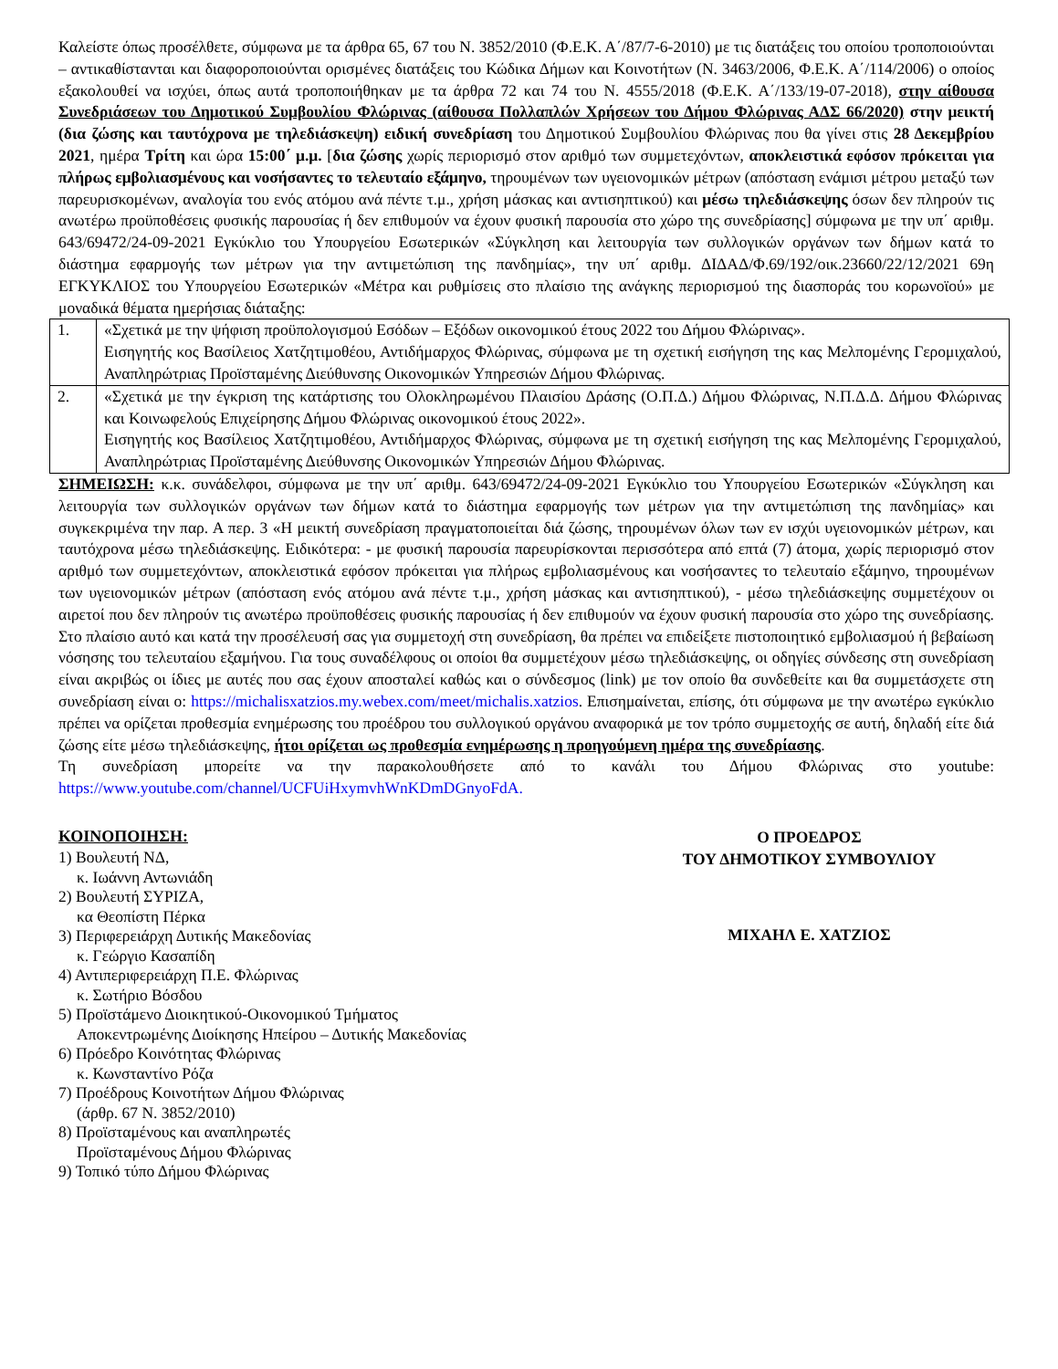Καλείστε όπως προσέλθετε, σύμφωνα με τα άρθρα 65, 67 του Ν. 3852/2010 (Φ.Ε.Κ. Α΄/87/7-6-2010) με τις διατάξεις του οποίου τροποποιούνται – αντικαθίστανται και διαφοροποιούνται ορισμένες διατάξεις του Κώδικα Δήμων και Κοινοτήτων (Ν. 3463/2006, Φ.Ε.Κ. Α΄/114/2006) ο οποίος εξακολουθεί να ισχύει, όπως αυτά τροποποιήθηκαν με τα άρθρα 72 και 74 του Ν. 4555/2018 (Φ.Ε.Κ. Α΄/133/19-07-2018), στην αίθουσα Συνεδριάσεων του Δημοτικού Συμβουλίου Φλώρινας (αίθουσα Πολλαπλών Χρήσεων του Δήμου Φλώρινας ΑΔΣ 66/2020) στην μεικτή (δια ζώσης και ταυτόχρονα με τηλεδιάσκεψη) ειδική συνεδρίαση του Δημοτικού Συμβουλίου Φλώρινας που θα γίνει στις 28 Δεκεμβρίου 2021, ημέρα Τρίτη και ώρα 15:00΄ μ.μ. [δια ζώσης χωρίς περιορισμό στον αριθμό των συμμετεχόντων, αποκλειστικά εφόσον πρόκειται για πλήρως εμβολιασμένους και νοσήσαντες το τελευταίο εξάμηνο, τηρουμένων των υγειονομικών μέτρων (απόσταση ενάμισι μέτρου μεταξύ των παρευρισκομένων, αναλογία του ενός ατόμου ανά πέντε τ.μ., χρήση μάσκας και αντισηπτικού) και μέσω τηλεδιάσκεψης όσων δεν πληρούν τις ανωτέρω προϋποθέσεις φυσικής παρουσίας ή δεν επιθυμούν να έχουν φυσική παρουσία στο χώρο της συνεδρίασης] σύμφωνα με την υπ΄ αριθμ. 643/69472/24-09-2021 Εγκύκλιο του Υπουργείου Εσωτερικών «Σύγκληση και λειτουργία των συλλογικών οργάνων των δήμων κατά το διάστημα εφαρμογής των μέτρων για την αντιμετώπιση της πανδημίας», την υπ΄ αριθμ. ΔΙΔΑΔ/Φ.69/192/οικ.23660/22/12/2021 69η ΕΓΚΥΚΛΙΟΣ του Υπουργείου Εσωτερικών «Μέτρα και ρυθμίσεις στο πλαίσιο της ανάγκης περιορισμού της διασποράς του κορωνοϊού» με μοναδικά θέματα ημερήσιας διάταξης:
| 1. | «Σχετικά με την ψήφιση προϋπολογισμού Εσόδων – Εξόδων οικονομικού έτους 2022 του Δήμου Φλώρινας». Εισηγητής κος Βασίλειος Χατζητιμοθέου, Αντιδήμαρχος Φλώρινας, σύμφωνα με τη σχετική εισήγηση της κας Μελπομένης Γερομιχαλού, Αναπληρώτριας Προϊσταμένης Διεύθυνσης Οικονομικών Υπηρεσιών Δήμου Φλώρινας. |
| 2. | «Σχετικά με την έγκριση της κατάρτισης του Ολοκληρωμένου Πλαισίου Δράσης (Ο.Π.Δ.) Δήμου Φλώρινας, Ν.Π.Δ.Δ. Δήμου Φλώρινας και Κοινωφελούς Επιχείρησης Δήμου Φλώρινας οικονομικού έτους 2022». Εισηγητής κος Βασίλειος Χατζητιμοθέου, Αντιδήμαρχος Φλώρινας, σύμφωνα με τη σχετική εισήγηση της κας Μελπομένης Γερομιχαλού, Αναπληρώτριας Προϊσταμένης Διεύθυνσης Οικονομικών Υπηρεσιών Δήμου Φλώρινας. |
ΣΗΜΕΙΩΣΗ: κ.κ. συνάδελφοι, σύμφωνα με την υπ΄ αριθμ. 643/69472/24-09-2021 Εγκύκλιο του Υπουργείου Εσωτερικών «Σύγκληση και λειτουργία των συλλογικών οργάνων των δήμων κατά το διάστημα εφαρμογής των μέτρων για την αντιμετώπιση της πανδημίας» και συγκεκριμένα την παρ. Α περ. 3 «Η μεικτή συνεδρίαση πραγματοποιείται διά ζώσης, τηρουμένων όλων των εν ισχύι υγειονομικών μέτρων, και ταυτόχρονα μέσω τηλεδιάσκεψης. Ειδικότερα: - με φυσική παρουσία παρευρίσκονται περισσότερα από επτά (7) άτομα, χωρίς περιορισμό στον αριθμό των συμμετεχόντων, αποκλειστικά εφόσον πρόκειται για πλήρως εμβολιασμένους και νοσήσαντες το τελευταίο εξάμηνο, τηρουμένων των υγειονομικών μέτρων (απόσταση ενός ατόμου ανά πέντε τ.μ., χρήση μάσκας και αντισηπτικού), - μέσω τηλεδιάσκεψης συμμετέχουν οι αιρετοί που δεν πληρούν τις ανωτέρω προϋποθέσεις φυσικής παρουσίας ή δεν επιθυμούν να έχουν φυσική παρουσία στο χώρο της συνεδρίασης. Στο πλαίσιο αυτό και κατά την προσέλευσή σας για συμμετοχή στη συνεδρίαση, θα πρέπει να επιδείξετε πιστοποιητικό εμβολιασμού ή βεβαίωση νόσησης του τελευταίου εξαμήνου. Για τους συναδέλφους οι οποίοι θα συμμετέχουν μέσω τηλεδιάσκεψης, οι οδηγίες σύνδεσης στη συνεδρίαση είναι ακριβώς οι ίδιες με αυτές που σας έχουν αποσταλεί καθώς και ο σύνδεσμος (link) με τον οποίο θα συνδεθείτε και θα συμμετάσχετε στη συνεδρίαση είναι ο: https://michalisxatzios.my.webex.com/meet/michalis.xatzios. Επισημαίνεται, επίσης, ότι σύμφωνα με την ανωτέρω εγκύκλιο πρέπει να ορίζεται προθεσμία ενημέρωσης του προέδρου του συλλογικού οργάνου αναφορικά με τον τρόπο συμμετοχής σε αυτή, δηλαδή είτε διά ζώσης είτε μέσω τηλεδιάσκεψης, ήτοι ορίζεται ως προθεσμία ενημέρωσης η προηγούμενη ημέρα της συνεδρίασης.
Τη συνεδρίαση μπορείτε να την παρακολουθήσετε από το κανάλι του Δήμου Φλώρινας στο youtube: https://www.youtube.com/channel/UCFUiHxymvhWnKDmDGnyoFdA.
ΚΟΙΝΟΠΟΙΗΣΗ:
1) Βουλευτή ΝΔ,
κ. Ιωάννη Αντωνιάδη
2) Βουλευτή ΣΥΡΙΖΑ,
κα Θεοπίστη Πέρκα
3) Περιφερειάρχη Δυτικής Μακεδονίας
κ. Γεώργιο Κασαπίδη
4) Αντιπεριφερειάρχη Π.Ε. Φλώρινας
κ. Σωτήριο Βόσδου
5) Προϊστάμενο Διοικητικού-Οικονομικού Τμήματος
Αποκεντρωμένης Διοίκησης Ηπείρου – Δυτικής Μακεδονίας
6) Πρόεδρο Κοινότητας Φλώρινας
κ. Κωνσταντίνο Ρόζα
7) Προέδρους Κοινοτήτων Δήμου Φλώρινας
(άρθρ. 67 Ν. 3852/2010)
8) Προϊσταμένους και αναπληρωτές
Προϊσταμένους Δήμου Φλώρινας
9) Τοπικό τύπο Δήμου Φλώρινας
Ο ΠΡΟΕΔΡΟΣ
ΤΟΥ ΔΗΜΟΤΙΚΟΥ ΣΥΜΒΟΥΛΙΟΥ
ΜΙΧΑΗΛ Ε. ΧΑΤΖΙΟΣ